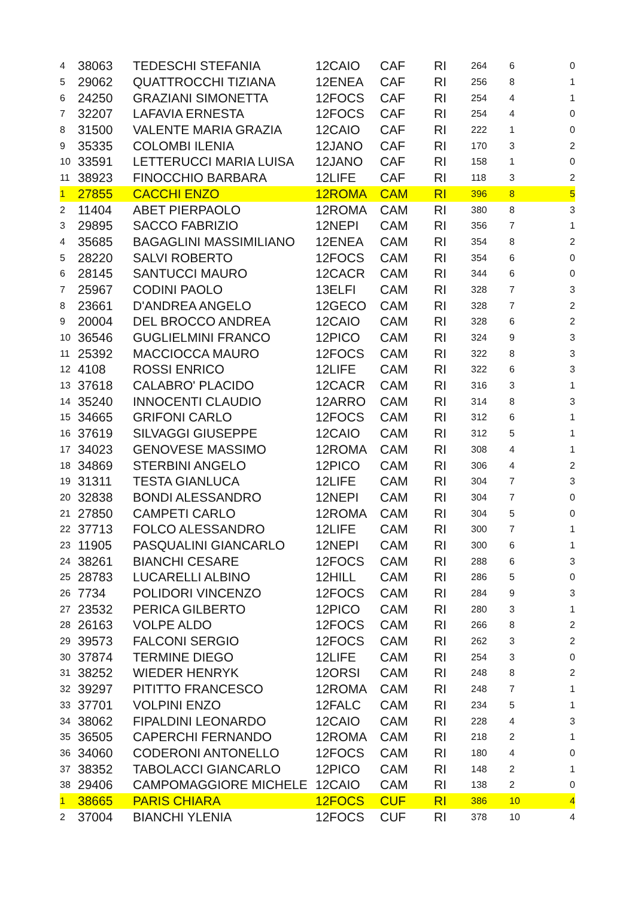| 4 | 38063 | TEDESCHI STEFANIA | 12CAIO | CAF | RI | 264 | 6 | 0 |
| 5 | 29062 | QUATTROCCHI TIZIANA | 12ENEA | CAF | RI | 256 | 8 | 1 |
| 6 | 24250 | GRAZIANI SIMONETTA | 12FOCS | CAF | RI | 254 | 4 | 1 |
| 7 | 32207 | LAFAVIA ERNESTA | 12FOCS | CAF | RI | 254 | 4 | 0 |
| 8 | 31500 | VALENTE MARIA GRAZIA | 12CAIO | CAF | RI | 222 | 1 | 0 |
| 9 | 35335 | COLOMBI ILENIA | 12JANO | CAF | RI | 170 | 3 | 2 |
| 10 | 33591 | LETTERUCCI MARIA LUISA | 12JANO | CAF | RI | 158 | 1 | 0 |
| 11 | 38923 | FINOCCHIO BARBARA | 12LIFE | CAF | RI | 118 | 3 | 2 |
| 1 | 27855 | CACCHI ENZO | 12ROMA | CAM | RI | 396 | 8 | 5 |
| 2 | 11404 | ABET PIERPAOLO | 12ROMA | CAM | RI | 380 | 8 | 3 |
| 3 | 29895 | SACCO FABRIZIO | 12NEPI | CAM | RI | 356 | 7 | 1 |
| 4 | 35685 | BAGAGLINI MASSIMILIANO | 12ENEA | CAM | RI | 354 | 8 | 2 |
| 5 | 28220 | SALVI ROBERTO | 12FOCS | CAM | RI | 354 | 6 | 0 |
| 6 | 28145 | SANTUCCI MAURO | 12CACR | CAM | RI | 344 | 6 | 0 |
| 7 | 25967 | CODINI PAOLO | 13ELFI | CAM | RI | 328 | 7 | 3 |
| 8 | 23661 | D'ANDREA ANGELO | 12GECO | CAM | RI | 328 | 7 | 2 |
| 9 | 20004 | DEL BROCCO ANDREA | 12CAIO | CAM | RI | 328 | 6 | 2 |
| 10 | 36546 | GUGLIELMINI FRANCO | 12PICO | CAM | RI | 324 | 9 | 3 |
| 11 | 25392 | MACCIOCCA MAURO | 12FOCS | CAM | RI | 322 | 8 | 3 |
| 12 | 4108 | ROSSI ENRICO | 12LIFE | CAM | RI | 322 | 6 | 3 |
| 13 | 37618 | CALABRO' PLACIDO | 12CACR | CAM | RI | 316 | 3 | 1 |
| 14 | 35240 | INNOCENTI CLAUDIO | 12ARRO | CAM | RI | 314 | 8 | 3 |
| 15 | 34665 | GRIFONI CARLO | 12FOCS | CAM | RI | 312 | 6 | 1 |
| 16 | 37619 | SILVAGGI GIUSEPPE | 12CAIO | CAM | RI | 312 | 5 | 1 |
| 17 | 34023 | GENOVESE MASSIMO | 12ROMA | CAM | RI | 308 | 4 | 1 |
| 18 | 34869 | STERBINI ANGELO | 12PICO | CAM | RI | 306 | 4 | 2 |
| 19 | 31311 | TESTA GIANLUCA | 12LIFE | CAM | RI | 304 | 7 | 3 |
| 20 | 32838 | BONDI ALESSANDRO | 12NEPI | CAM | RI | 304 | 7 | 0 |
| 21 | 27850 | CAMPETI CARLO | 12ROMA | CAM | RI | 304 | 5 | 0 |
| 22 | 37713 | FOLCO ALESSANDRO | 12LIFE | CAM | RI | 300 | 7 | 1 |
| 23 | 11905 | PASQUALINI GIANCARLO | 12NEPI | CAM | RI | 300 | 6 | 1 |
| 24 | 38261 | BIANCHI CESARE | 12FOCS | CAM | RI | 288 | 6 | 3 |
| 25 | 28783 | LUCARELLI ALBINO | 12HILL | CAM | RI | 286 | 5 | 0 |
| 26 | 7734 | POLIDORI VINCENZO | 12FOCS | CAM | RI | 284 | 9 | 3 |
| 27 | 23532 | PERICA GILBERTO | 12PICO | CAM | RI | 280 | 3 | 1 |
| 28 | 26163 | VOLPE ALDO | 12FOCS | CAM | RI | 266 | 8 | 2 |
| 29 | 39573 | FALCONI SERGIO | 12FOCS | CAM | RI | 262 | 3 | 2 |
| 30 | 37874 | TERMINE DIEGO | 12LIFE | CAM | RI | 254 | 3 | 0 |
| 31 | 38252 | WIEDER HENRYK | 12ORSI | CAM | RI | 248 | 8 | 2 |
| 32 | 39297 | PITITTO FRANCESCO | 12ROMA | CAM | RI | 248 | 7 | 1 |
| 33 | 37701 | VOLPINI ENZO | 12FALC | CAM | RI | 234 | 5 | 1 |
| 34 | 38062 | FIPALDINI LEONARDO | 12CAIO | CAM | RI | 228 | 4 | 3 |
| 35 | 36505 | CAPERCHI FERNANDO | 12ROMA | CAM | RI | 218 | 2 | 1 |
| 36 | 34060 | CODERONI ANTONELLO | 12FOCS | CAM | RI | 180 | 4 | 0 |
| 37 | 38352 | TABOLACCI GIANCARLO | 12PICO | CAM | RI | 148 | 2 | 1 |
| 38 | 29406 | CAMPOMAGGIORE MICHELE | 12CAIO | CAM | RI | 138 | 2 | 0 |
| 1 | 38665 | PARIS CHIARA | 12FOCS | CUF | RI | 386 | 10 | 4 |
| 2 | 37004 | BIANCHI YLENIA | 12FOCS | CUF | RI | 378 | 10 | 4 |